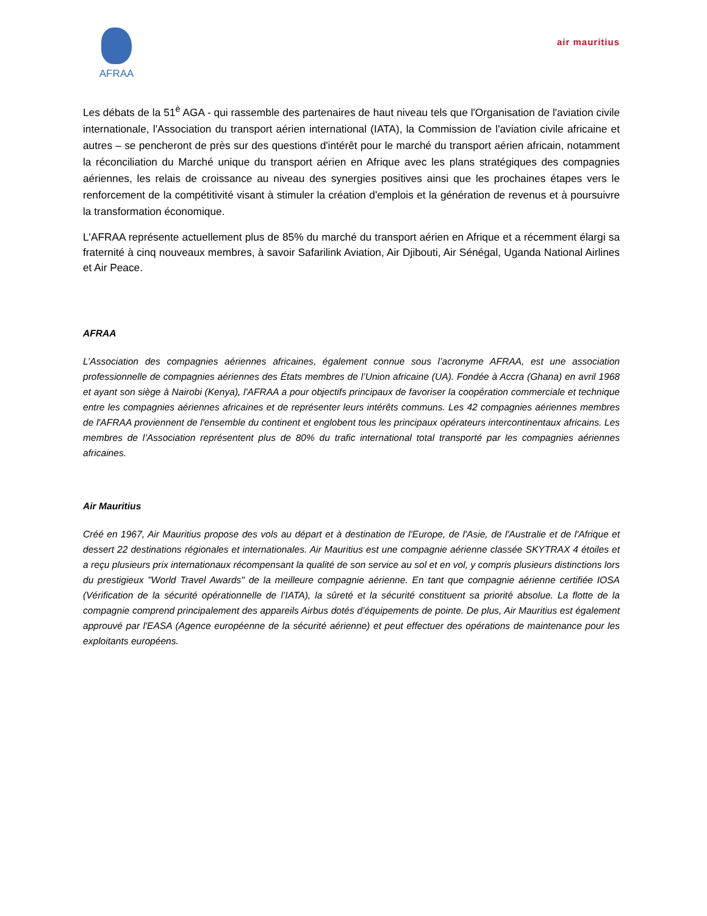AFRAA
air mauritius
Les débats de la 51<sup>è</sup> AGA - qui rassemble des partenaires de haut niveau tels que l'Organisation de l'aviation civile internationale, l'Association du transport aérien international (IATA), la Commission de l'aviation civile africaine et autres – se pencheront de près sur des questions d'intérêt pour le marché du transport aérien africain, notamment la réconciliation du Marché unique du transport aérien en Afrique avec les plans stratégiques des compagnies aériennes, les relais de croissance au niveau des synergies positives ainsi que les prochaines étapes vers le renforcement de la compétitivité visant à stimuler la création d'emplois et la génération de revenus et à poursuivre la transformation économique.
L'AFRAA représente actuellement plus de 85% du marché du transport aérien en Afrique et a récemment élargi sa fraternité à cinq nouveaux membres, à savoir Safarilink Aviation, Air Djibouti, Air Sénégal, Uganda National Airlines et Air Peace.
AFRAA
L’Association des compagnies aériennes africaines, également connue sous l’acronyme AFRAA, est une association professionnelle de compagnies aériennes des États membres de l’Union africaine (UA). Fondée à Accra (Ghana) en avril 1968 et ayant son siège à Nairobi (Kenya), l'AFRAA a pour objectifs principaux de favoriser la coopération commerciale et technique entre les compagnies aériennes africaines et de représenter leurs intérêts communs. Les 42 compagnies aériennes membres de l'AFRAA proviennent de l'ensemble du continent et englobent tous les principaux opérateurs intercontinentaux africains. Les membres de l’Association représentent plus de 80% du trafic international total transporté par les compagnies aériennes africaines.
Air Mauritius
Créé en 1967, Air Mauritius propose des vols au départ et à destination de l'Europe, de l'Asie, de l'Australie et de l'Afrique et dessert 22 destinations régionales et internationales. Air Mauritius est une compagnie aérienne classée SKYTRAX 4 étoiles et a reçu plusieurs prix internationaux récompensant la qualité de son service au sol et en vol, y compris plusieurs distinctions lors du prestigieux "World Travel Awards" de la meilleure compagnie aérienne. En tant que compagnie aérienne certifiée IOSA (Vérification de la sécurité opérationnelle de l’IATA), la sûreté et la sécurité constituent sa priorité absolue. La flotte de la compagnie comprend principalement des appareils Airbus dotés d’équipements de pointe. De plus, Air Mauritius est également approuvé par l'EASA (Agence européenne de la sécurité aérienne) et peut effectuer des opérations de maintenance pour les exploitants européens.